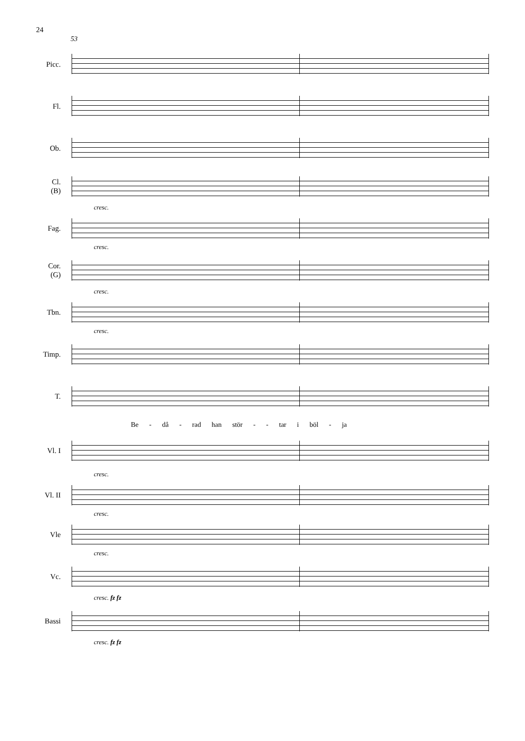24
53
Picc.
Fl.
Ob.
Cl.
(B)
cresc.
Fag.
cresc.
Cor.
(G)
cresc.
Tbn.
cresc.
Timp.
T.
Be - då - rad han stör - - tar i böl - ja
Vl. I
cresc.
Vl. II
cresc.
Vle
cresc.
Vc.
cresc. fz fz
Bassi
cresc. fz fz